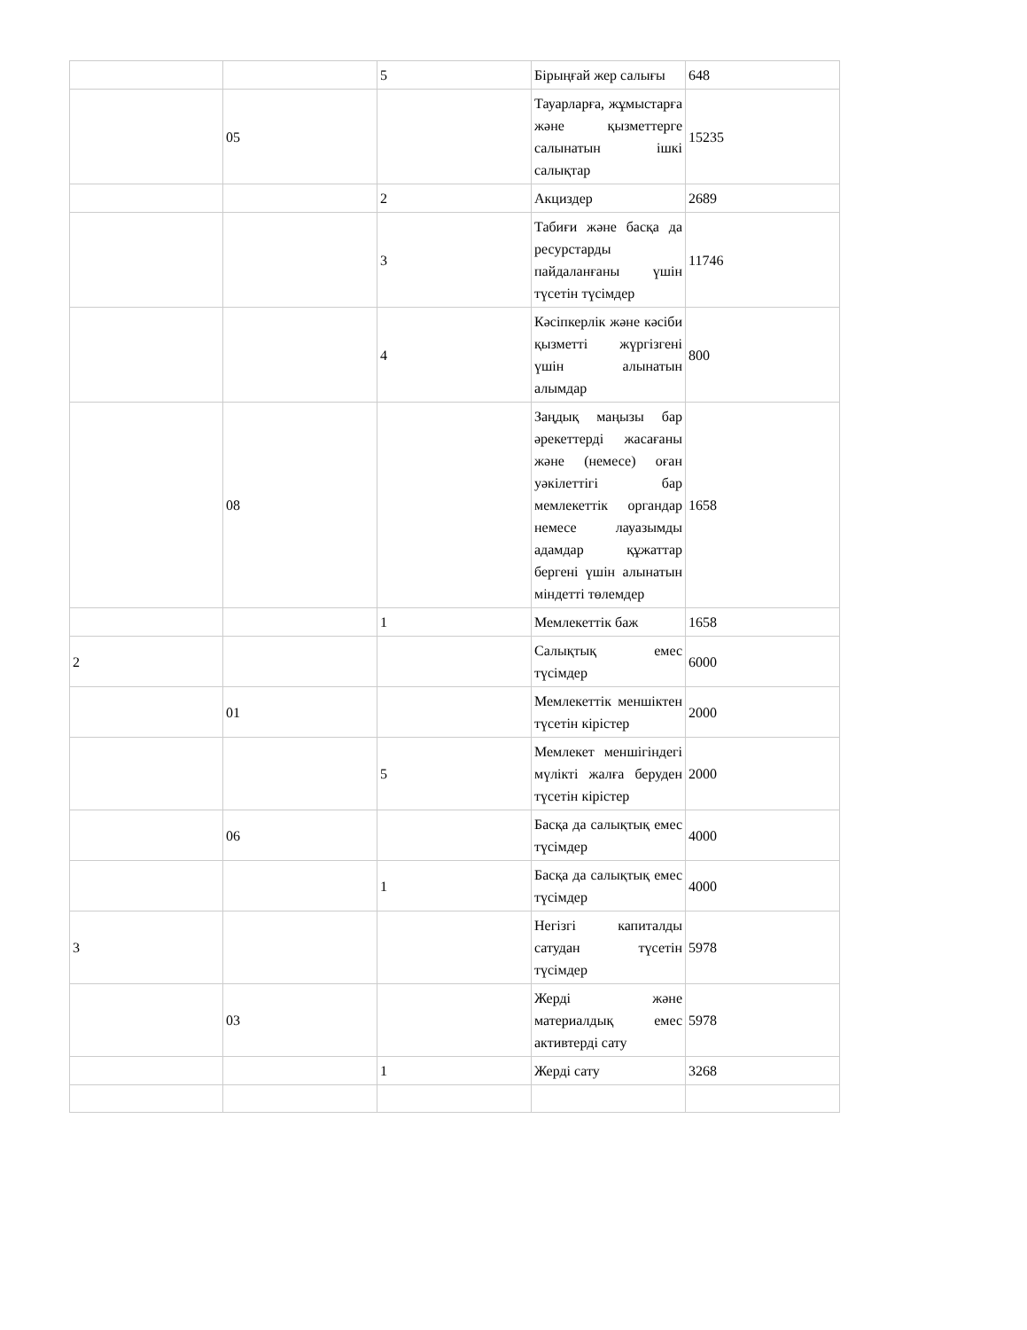| | | 5 | Бірыңғай жер салығы | 648 |
| | 05 | | Тауарларға, жұмыстарға және қызметтерге салынатын ішкі салықтар | 15235 |
| | | 2 | Акциздер | 2689 |
| | | 3 | Табиғи және басқа да ресурстарды пайдаланғаны үшін түсетін түсімдер | 11746 |
| | | 4 | Кәсіпкерлік және кәсіби қызметті жүргізгені үшін алынатын алымдар | 800 |
| | 08 | | Заңдық маңызы бар әрекеттерді жасағаны және (немесе) оған уәкілеттігі бар мемлекеттік органдар немесе лауазымды адамдар құжаттар бергені үшін алынатын міндетті төлемдер | 1658 |
| | | 1 | Мемлекеттік баж | 1658 |
| 2 | | | Салықтық емес түсімдер | 6000 |
| | 01 | | Мемлекеттік меншіктен түсетін кірістер | 2000 |
| | | 5 | Мемлекет меншігіндегі мүлікті жалға беруден түсетін кірістер | 2000 |
| | 06 | | Басқа да салықтық емес түсімдер | 4000 |
| | | 1 | Басқа да салықтық емес түсімдер | 4000 |
| 3 | | | Негізгі капиталды сатудан түсетін түсімдер | 5978 |
| | 03 | | Жерді және материалдық емес активтерді сату | 5978 |
| | | 1 | Жерді сату | 3268 |